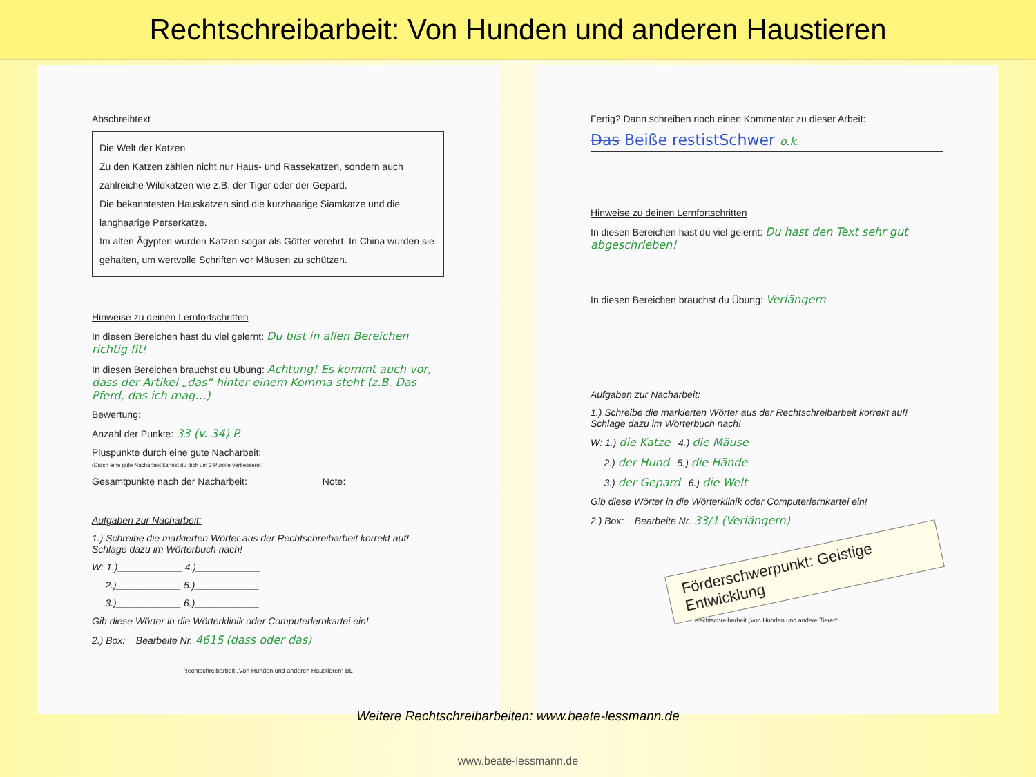Rechtschreibarbeit: Von Hunden und anderen Haustieren
Abschreibtext
Die Welt der Katzen
Zu den Katzen zählen nicht nur Haus- und Rassekatzen, sondern auch zahlreiche Wildkatzen wie z.B. der Tiger oder der Gepard.
Die bekanntesten Hauskatzen sind die kurzhaarige Siamkatze und die langhaarige Perserkatze.
Im alten Ägypten wurden Katzen sogar als Götter verehrt. In China wurden sie gehalten, um wertvolle Schriften vor Mäusen zu schützen.
Hinweise zu deinen Lernfortschritten
In diesen Bereichen hast du viel gelernt: Du bist in allen Bereichen richtig fit!
In diesen Bereichen brauchst du Übung: Achtung! Es kommt auch vor, dass der Artikel „das“ hinter einem Komma steht (z.B. Das Pferd, das ich mag…)
Bewertung:
Anzahl der Punkte: 33 (v. 34) P.
Pluspunkte durch eine gute Nacharbeit:
(Durch eine gute Nacharbeit kannst du dich um 2 Punkte verbessern!)
Gesamtpunkte nach der Nacharbeit: Note:
Aufgaben zur Nacharbeit:
1.) Schreibe die markierten Wörter aus der Rechtschreibarbeit korrekt auf! Schlage dazu im Wörterbuch nach!
W: 1.)____________ 4.)____________
2.)____________ 5.)____________
3.)____________ 6.)____________
Gib diese Wörter in die Wörterklinik oder Computerlernkartei ein!
2.) Box: Bearbeite Nr. 4615 (dass oder das)
Rechtschreibarbeit „Von Hunden und anderen Haustieren“ BL
Fertig? Dann schreiben noch einen Kommentar zu dieser Arbeit:
Das Beiße restistSchwer o.k.
Hinweise zu deinen Lernfortschritten
In diesen Bereichen hast du viel gelernt: Du hast den Text sehr gut abgeschrieben!
In diesen Bereichen brauchst du Übung: Verlängern
Aufgaben zur Nacharbeit:
1.) Schreibe die markierten Wörter aus der Rechtschreibarbeit korrekt auf! Schlage dazu im Wörterbuch nach!
W: 1.) die Katze 4.) die Mäuse
2.) der Hund 5.) die Hände
3.) der Gepard 6.) die Welt
Gib diese Wörter in die Wörterklinik oder Computerlernkartei ein!
2.) Box: Bearbeite Nr. 33/1 (Verlängern)
Förderschwerpunkt: Geistige Entwicklung
Rechtschreibarbeit „Von Hunden und andere Tieren“
Weitere Rechtschreibarbeiten: www.beate-lessmann.de
www.beate-lessmann.de